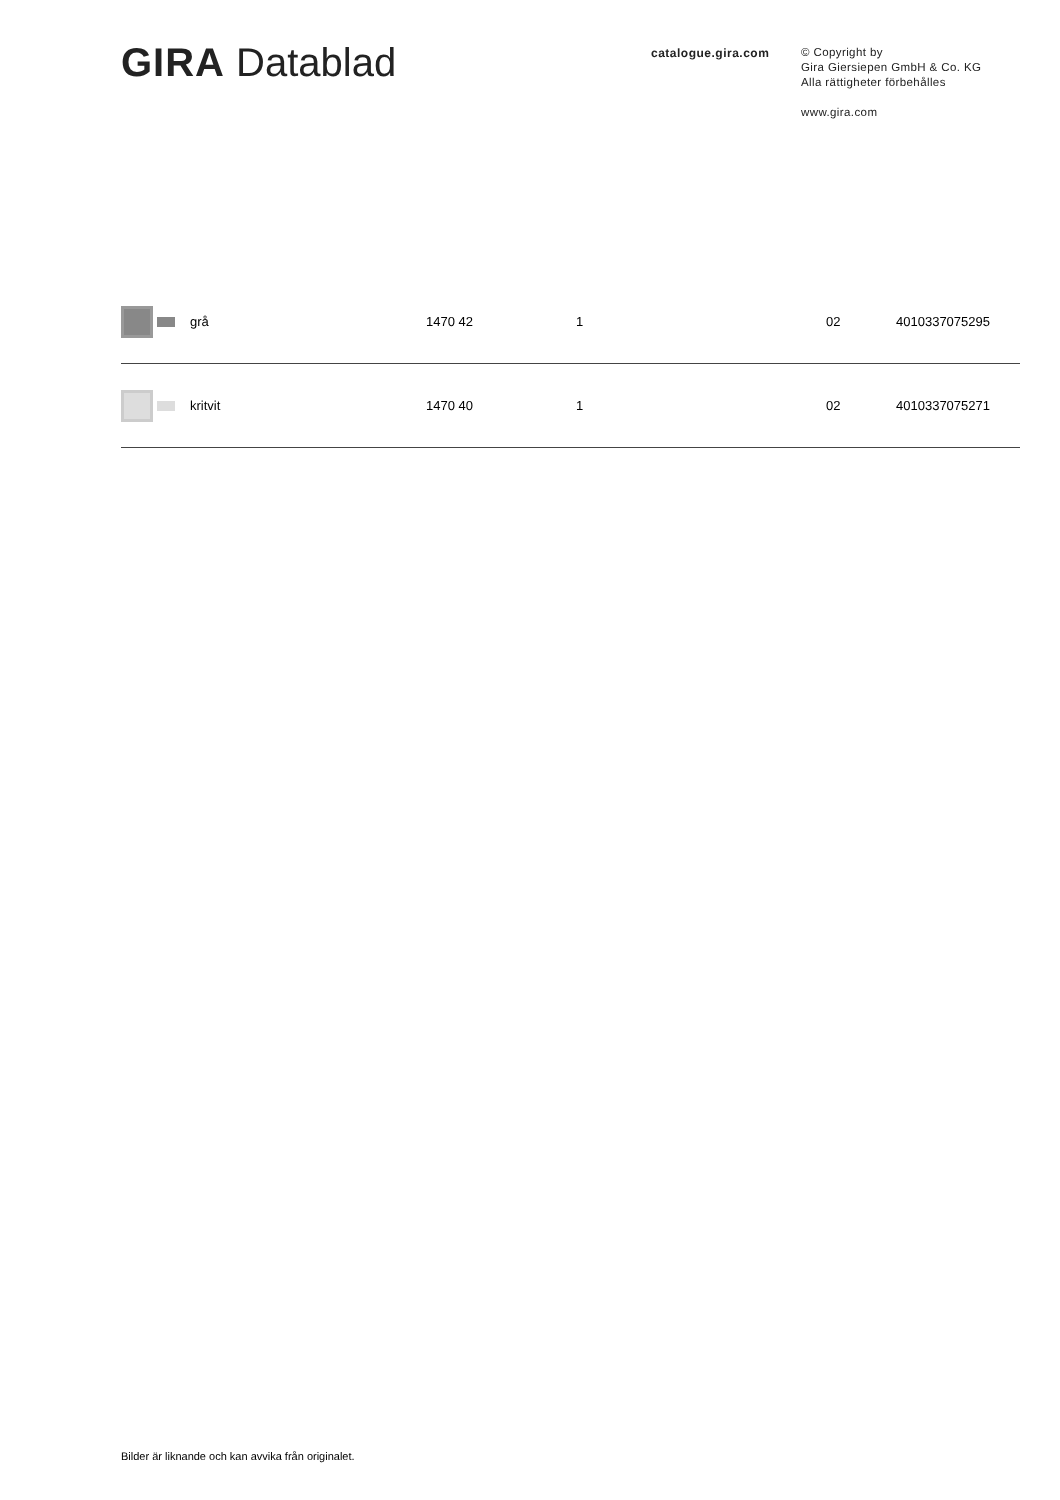GIRA Datablad
catalogue.gira.com
© Copyright by
Gira Giersiepen GmbH & Co. KG
Alla rättigheter förbehålles
www.gira.com
| | grå | 1470 42 | 1 | 02 | 4010337075295 |
| | kritvit | 1470 40 | 1 | 02 | 4010337075271 |
Bilder är liknande och kan avvika från originalet.